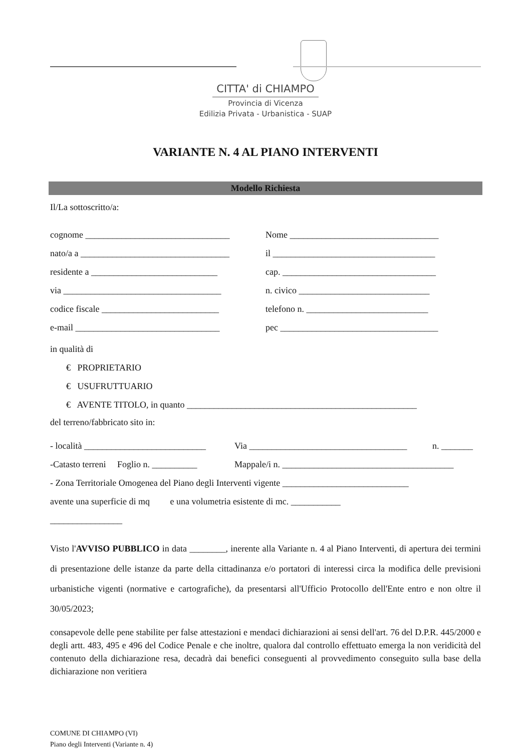CITTA' di CHIAMPO
Provincia di Vicenza
Edilizia Privata - Urbanistica - SUAP
VARIANTE N. 4 AL PIANO INTERVENTI
Modello Richiesta
Il/La sottoscritto/a:
cognome ________________________________ Nome _________________________________
nato/a a _________________________________ il ____________________________________
residente a ____________________________ cap. __________________________________
via ___________________________________ n. civico _____________________________
codice fiscale __________________________ telefono n. ___________________________
e-mail ________________________________ pec ___________________________________
in qualità di
€ PROPRIETARIO
€ USUFRUTTUARIO
€ AVENTE TITOLO, in quanto ___________________________________________________
del terreno/fabbricato sito in:
- località ___________________________ Via ___________________________________ n. _______
-Catasto terreni Foglio n. __________ Mappale/i n. ______________________________________
- Zona Territoriale Omogenea del Piano degli Interventi vigente ____________________________
avente una superficie di mq e una volumetria esistente di mc. ___________
________________
Visto l'AVVISO PUBBLICO in data ________, inerente alla Variante n. 4 al Piano Interventi, di apertura dei termini di presentazione delle istanze da parte della cittadinanza e/o portatori di interessi circa la modifica delle previsioni urbanistiche vigenti (normative e cartografiche), da presentarsi all'Ufficio Protocollo dell'Ente entro e non oltre il 30/05/2023;
consapevole delle pene stabilite per false attestazioni e mendaci dichiarazioni ai sensi dell'art. 76 del D.P.R. 445/2000 e degli artt. 483, 495 e 496 del Codice Penale e che inoltre, qualora dal controllo effettuato emerga la non veridicità del contenuto della dichiarazione resa, decadrà dai benefici conseguenti al provvedimento conseguito sulla base della dichiarazione non veritiera
COMUNE DI CHIAMPO (VI)
Piano degli Interventi (Variante n. 4)